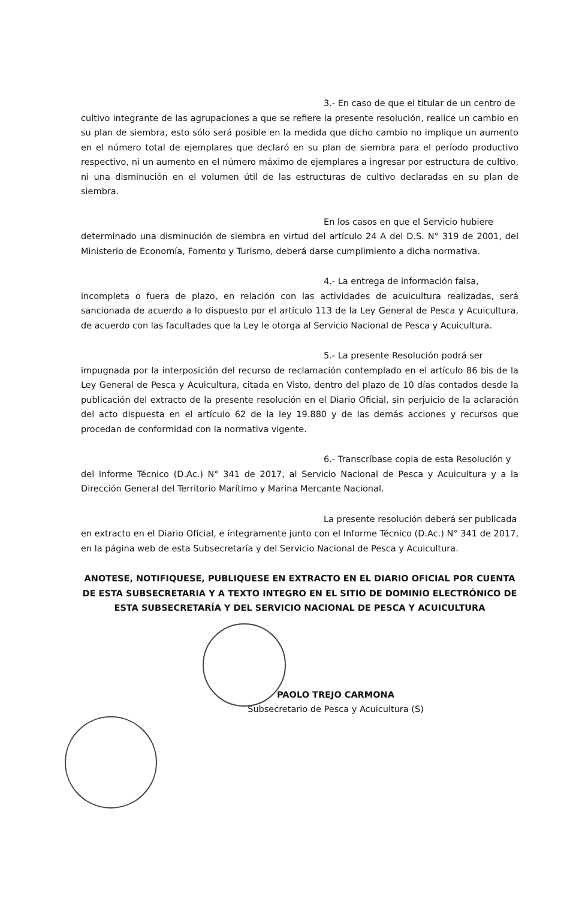3.- En caso de que el titular de un centro de
cultivo integrante de las agrupaciones a que se refiere la presente resolución, realice un cambio en su plan de siembra, esto sólo será posible en la medida que dicho cambio no implique un aumento en el número total de ejemplares que declaró en su plan de siembra para el período productivo respectivo, ni un aumento en el número máximo de ejemplares a ingresar por estructura de cultivo, ni una disminución en el volumen útil de las estructuras de cultivo declaradas en su plan de siembra.
En los casos en que el Servicio hubiere
determinado una disminución de siembra en virtud del artículo 24 A del D.S. N° 319 de 2001, del Ministerio de Economía, Fomento y Turismo, deberá darse cumplimiento a dicha normativa.
4.- La entrega de información falsa,
incompleta o fuera de plazo, en relación con las actividades de acuicultura realizadas, será sancionada de acuerdo a lo dispuesto por el artículo 113 de la Ley General de Pesca y Acuicultura, de acuerdo con las facultades que la Ley le otorga al Servicio Nacional de Pesca y Acuicultura.
5.- La presente Resolución podrá ser
impugnada por la interposición del recurso de reclamación contemplado en el artículo 86 bis de la Ley General de Pesca y Acuicultura, citada en Visto, dentro del plazo de 10 días contados desde la publicación del extracto de la presente resolución en el Diario Oficial, sin perjuicio de la aclaración del acto dispuesta en el artículo 62 de la ley 19.880 y de las demás acciones y recursos que procedan de conformidad con la normativa vigente.
6.- Transcríbase copia de esta Resolución y
del Informe Técnico (D.Ac.) N° 341 de 2017, al Servicio Nacional de Pesca y Acuicultura y a la Dirección General del Territorio Marítimo y Marina Mercante Nacional.
La presente resolución deberá ser publicada
en extracto en el Diario Oficial, e íntegramente junto con el Informe Técnico (D.Ac.) N° 341 de 2017, en la página web de esta Subsecretaría y del Servicio Nacional de Pesca y Acuicultura.
ANOTESE, NOTIFIQUESE, PUBLIQUESE EN EXTRACTO EN EL DIARIO OFICIAL POR CUENTA DE ESTA SUBSECRETARIA Y A TEXTO INTEGRO EN EL SITIO DE DOMINIO ELECTRÓNICO DE ESTA SUBSECRETARÍA Y DEL SERVICIO NACIONAL DE PESCA Y ACUICULTURA
PAOLO TREJO CARMONA
Subsecretario de Pesca y Acuicultura (S)